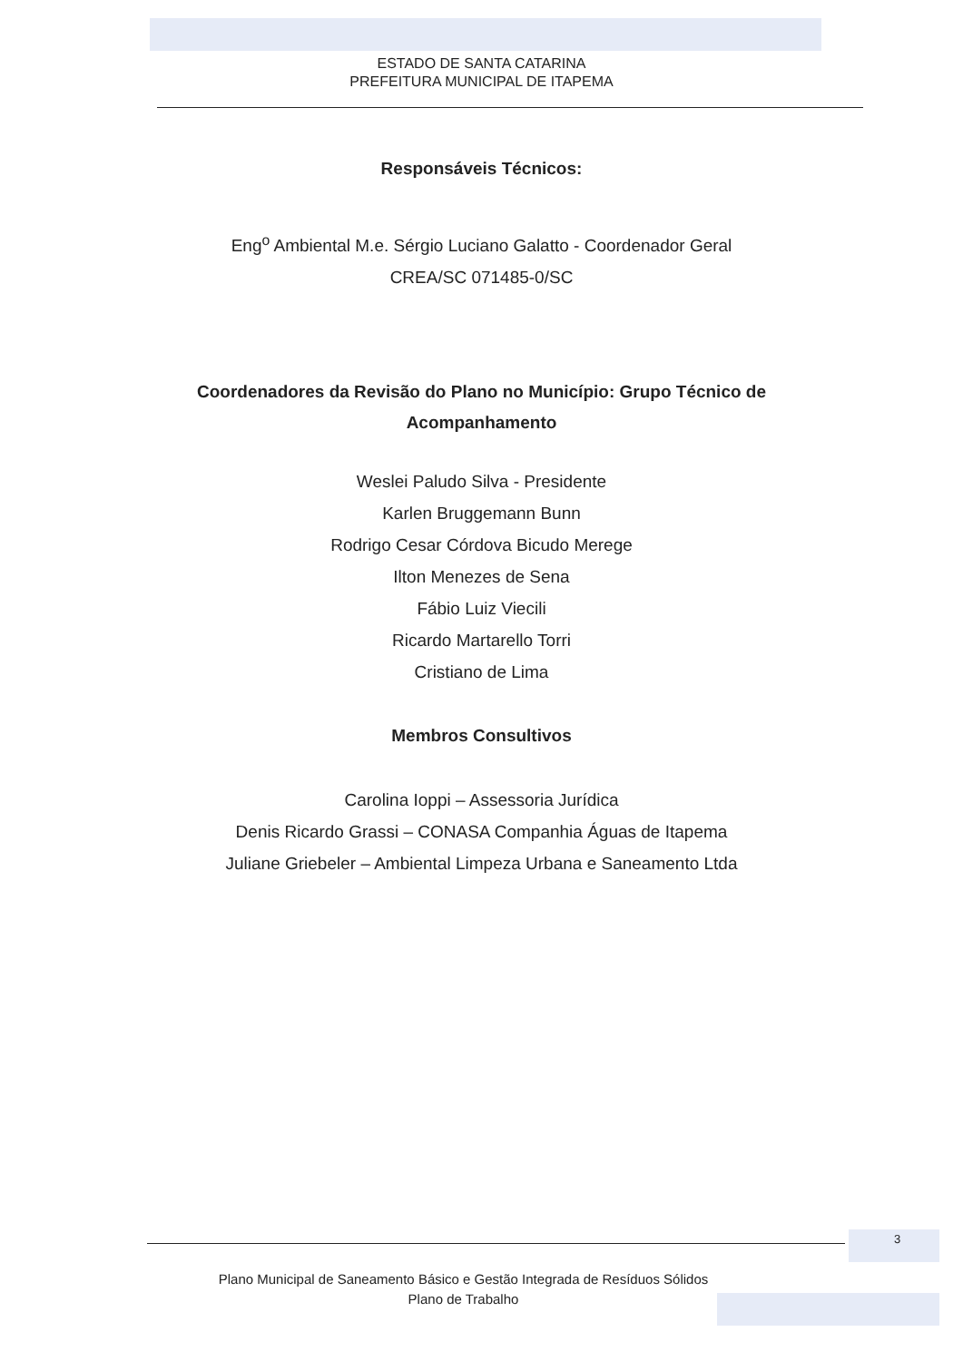ESTADO DE SANTA CATARINA
PREFEITURA MUNICIPAL DE ITAPEMA
Responsáveis Técnicos:
Eng<sup>o</sup> Ambiental M.e. Sérgio Luciano Galatto - Coordenador Geral
CREA/SC 071485-0/SC
Coordenadores da Revisão do Plano no Município: Grupo Técnico de Acompanhamento
Weslei Paludo Silva - Presidente
Karlen Bruggemann Bunn
Rodrigo Cesar Córdova Bicudo Merege
Ilton Menezes de Sena
Fábio Luiz Viecili
Ricardo Martarello Torri
Cristiano de Lima
Membros Consultivos
Carolina Ioppi – Assessoria Jurídica
Denis Ricardo Grassi – CONASA Companhia Águas de Itapema
Juliane Griebeler – Ambiental Limpeza Urbana e Saneamento Ltda
3
Plano Municipal de Saneamento Básico e Gestão Integrada de Resíduos Sólidos
Plano de Trabalho